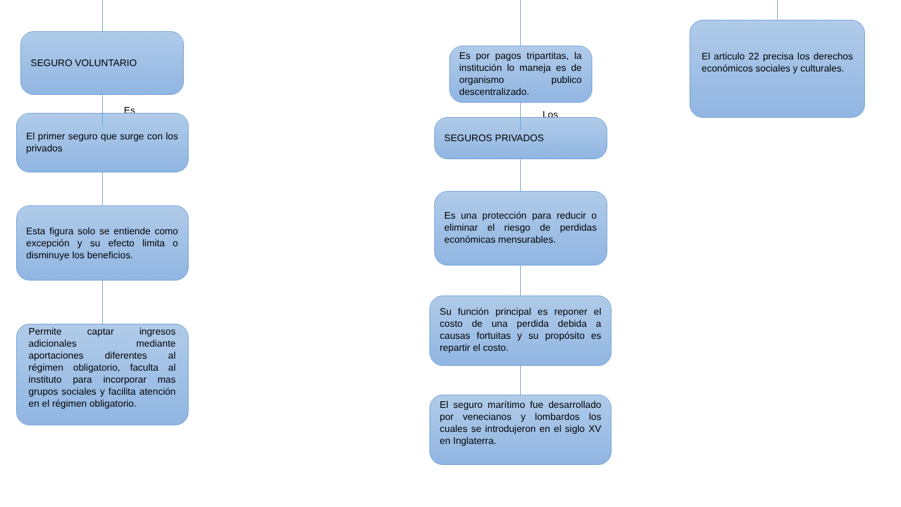SEGURO VOLUNTARIO
Es
El primer seguro que surge con los privados
Esta figura solo se entiende como excepción y su efecto limita o disminuye los beneficios.
Permite captar ingresos adicionales mediante aportaciones diferentes al régimen obligatorio, faculta al instituto para incorporar mas grupos sociales y facilita atención en el régimen obligatorio.
Es por pagos tripartitas, la institución lo maneja es de organismo publico descentralizado.
Los
SEGUROS PRIVADOS
Es una protección para reducir o eliminar el riesgo de perdidas económicas mensurables.
Su función principal es reponer el costo de una perdida debida a causas fortuitas y su propósito es repartir el costo.
El seguro marítimo fue desarrollado por venecianos y lombardos los cuales se introdujeron en el siglo XV en Inglaterra.
El articulo 22 precisa los derechos económicos sociales y culturales.